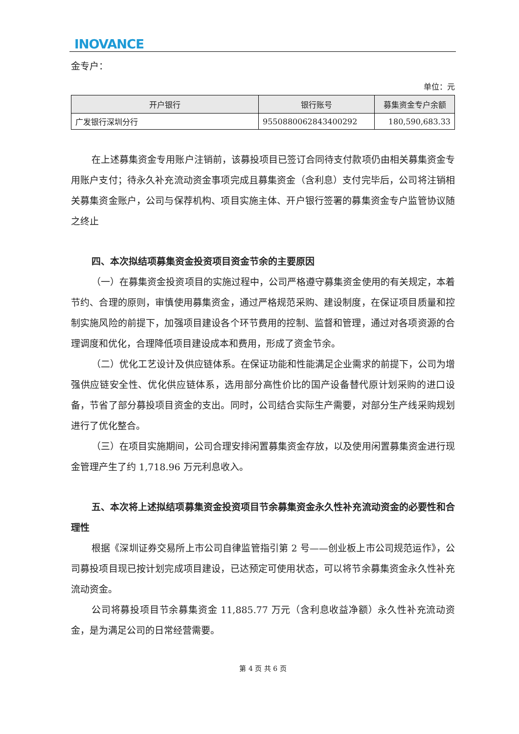INOVANCE
金专户：
单位：元
| 开户银行 | 银行账号 | 募集资金专户余额 |
| --- | --- | --- |
| 广发银行深圳分行 | 9550880062843400292 | 180,590,683.33 |
在上述募集资金专用账户注销前，该募投项目已签订合同待支付款项仍由相关募集资金专用账户支付；待永久补充流动资金事项完成且募集资金（含利息）支付完毕后，公司将注销相关募集资金账户，公司与保荐机构、项目实施主体、开户银行签署的募集资金专户监管协议随之终止
四、本次拟结项募集资金投资项目资金节余的主要原因
（一）在募集资金投资项目的实施过程中，公司严格遵守募集资金使用的有关规定，本着节约、合理的原则，审慎使用募集资金，通过严格规范采购、建设制度，在保证项目质量和控制实施风险的前提下，加强项目建设各个环节费用的控制、监督和管理，通过对各项资源的合理调度和优化，合理降低项目建设成本和费用，形成了资金节余。
（二）优化工艺设计及供应链体系。在保证功能和性能满足企业需求的前提下，公司为增强供应链安全性、优化供应链体系，选用部分高性价比的国产设备替代原计划采购的进口设备，节省了部分募投项目资金的支出。同时，公司结合实际生产需要，对部分生产线采购规划进行了优化整合。
（三）在项目实施期间，公司合理安排闲置募集资金存放，以及使用闲置募集资金进行现金管理产生了约 1,718.96 万元利息收入。
五、本次将上述拟结项募集资金投资项目节余募集资金永久性补充流动资金的必要性和合理性
根据《深圳证券交易所上市公司自律监管指引第 2 号——创业板上市公司规范运作》，公司募投项目现已按计划完成项目建设，已达预定可使用状态，可以将节余募集资金永久性补充流动资金。
公司将募投项目节余募集资金 11,885.77 万元（含利息收益净额）永久性补充流动资金，是为满足公司的日常经营需要。
第 4 页 共 6 页